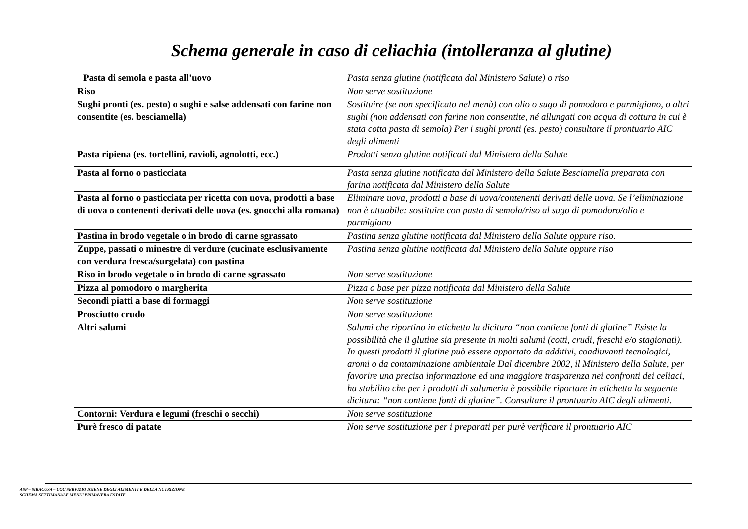Schema generale in caso di celiachia (intolleranza al glutine)
| Pasta di semola e pasta all’uovo | Pasta senza glutine (notificata dal Ministero Salute) o riso |
| Riso | Non serve sostituzione |
| Sughi pronti (es. pesto) o sughi e salse addensati con farine non consentite (es. besciamella) | Sostituire (se non specificato nel menù) con olio o sugo di pomodoro e parmigiano, o altri sughi (non addensati con farine non consentite, né allungati con acqua di cottura in cui è stata cotta pasta di semola) Per i sughi pronti (es. pesto) consultare il prontuario AIC degli alimenti |
| Pasta ripiena (es. tortellini, ravioli, agnolotti, ecc.) | Prodotti senza glutine notificati dal Ministero della Salute |
| Pasta al forno o pasticciata | Pasta senza glutine notificata dal Ministero della Salute Besciamella preparata con farina notificata dal Ministero della Salute |
| Pasta al forno o pasticciata per ricetta con uova, prodotti a base di uova o contenenti derivati delle uova (es. gnocchi alla romana) | Eliminare uova, prodotti a base di uova/contenenti derivati delle uova. Se l’eliminazione non è attuabile: sostituire con pasta di semola/riso al sugo di pomodoro/olio e parmigiano |
| Pastina in brodo vegetale o in brodo di carne sgrassato | Pastina senza glutine notificata dal Ministero della Salute oppure riso. |
| Zuppe, passati o minestre di verdure (cucinate esclusivamente con verdura fresca/surgelata) con pastina | Pastina senza glutine notificata dal Ministero della Salute oppure riso |
| Riso in brodo vegetale o in brodo di carne sgrassato | Non serve sostituzione |
| Pizza al pomodoro o margherita | Pizza o base per pizza notificata dal Ministero della Salute |
| Secondi piatti a base di formaggi | Non serve sostituzione |
| Prosciutto crudo | Non serve sostituzione |
| Altri salumi | Salumi che riportino in etichetta la dicitura “non contiene fonti di glutine” Esiste la possibilità che il glutine sia presente in molti salumi (cotti, crudi, freschi e/o stagionati). In questi prodotti il glutine può essere apportato da additivi, coadiuvanti tecnologici, aromi o da contaminazione ambientale Dal dicembre 2002, il Ministero della Salute, per favorire una precisa informazione ed una maggiore trasparenza nei confronti dei celiaci, ha stabilito che per i prodotti di salumeria è possibile riportare in etichetta la seguente dicitura: “non contiene fonti di glutine”. Consultare il prontuario AIC degli alimenti. |
| Contorni: Verdura e legumi (freschi o secchi) | Non serve sostituzione |
| Purè fresco di patate | Non serve sostituzione per i preparati per purè verificare il prontuario AIC |
ASP – SIRACUSA – UOC SERVIZIO IGIENE DEGLI ALIMENTI E DELLA NUTRIZIONE
SCHEMA SETTIMANALE MENU’ PRIMAVERA ESTATE